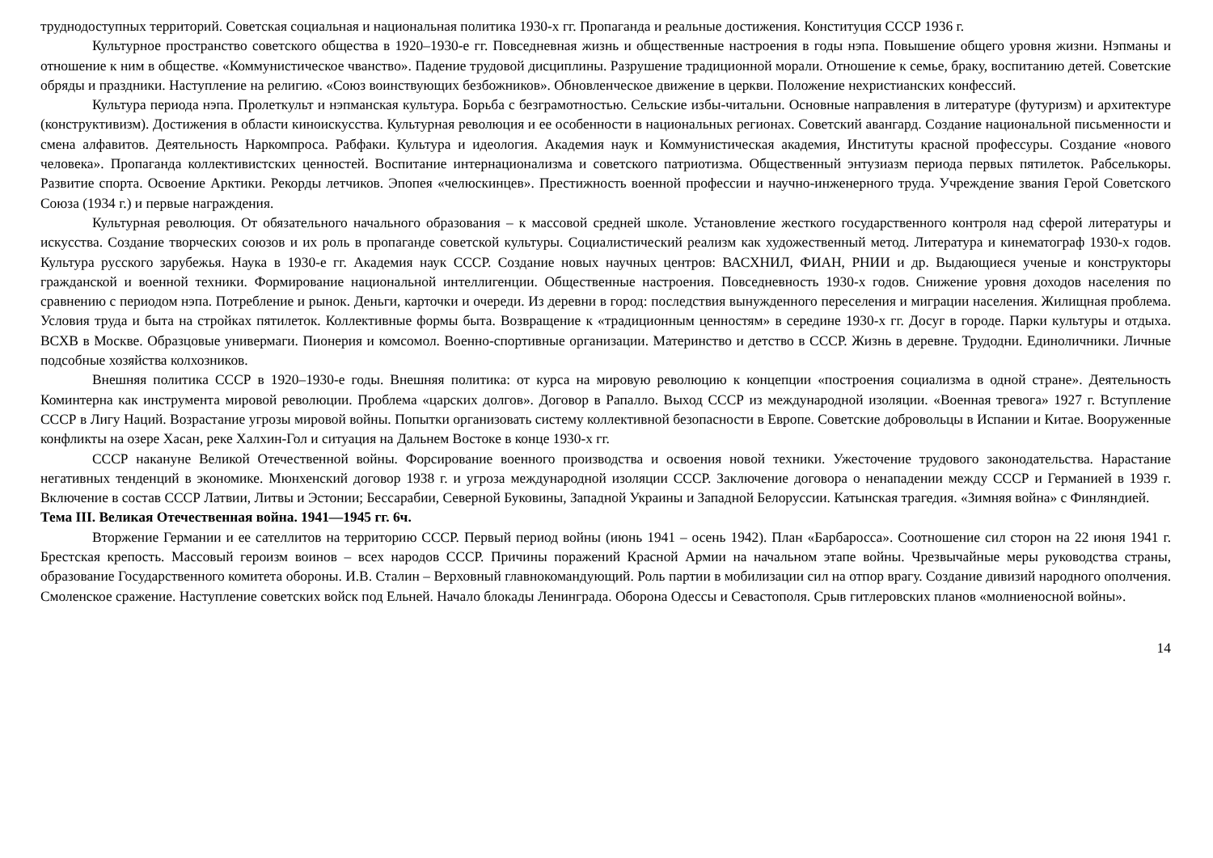труднодоступных территорий. Советская социальная и национальная политика 1930-х гг. Пропаганда и реальные достижения. Конституция СССР 1936 г.
Культурное пространство советского общества в 1920–1930-е гг. Повседневная жизнь и общественные настроения в годы нэпа. Повышение общего уровня жизни. Нэпманы и отношение к ним в обществе. «Коммунистическое чванство». Падение трудовой дисциплины. Разрушение традиционной морали. Отношение к семье, браку, воспитанию детей. Советские обряды и праздники. Наступление на религию. «Союз воинствующих безбожников». Обновленческое движение в церкви. Положение нехристианских конфессий.
Культура периода нэпа. Пролеткульт и нэпманская культура. Борьба с безграмотностью. Сельские избы-читальни. Основные направления в литературе (футуризм) и архитектуре (конструктивизм). Достижения в области киноискусства. Культурная революция и ее особенности в национальных регионах. Советский авангард. Создание национальной письменности и смена алфавитов. Деятельность Наркомпроса. Рабфаки. Культура и идеология. Академия наук и Коммунистическая академия, Институты красной профессуры. Создание «нового человека». Пропаганда коллективистских ценностей. Воспитание интернационализма и советского патриотизма. Общественный энтузиазм периода первых пятилеток. Рабселькоры. Развитие спорта. Освоение Арктики. Рекорды летчиков. Эпопея «челюскинцев». Престижность военной профессии и научно-инженерного труда. Учреждение звания Герой Советского Союза (1934 г.) и первые награждения.
Культурная революция. От обязательного начального образования – к массовой средней школе. Установление жесткого государственного контроля над сферой литературы и искусства. Создание творческих союзов и их роль в пропаганде советской культуры. Социалистический реализм как художественный метод. Литература и кинематограф 1930-х годов. Культура русского зарубежья. Наука в 1930-е гг. Академия наук СССР. Создание новых научных центров: ВАСХНИЛ, ФИАН, РНИИ и др. Выдающиеся ученые и конструкторы гражданской и военной техники. Формирование национальной интеллигенции. Общественные настроения. Повседневность 1930-х годов. Снижение уровня доходов населения по сравнению с периодом нэпа. Потребление и рынок. Деньги, карточки и очереди. Из деревни в город: последствия вынужденного переселения и миграции населения. Жилищная проблема. Условия труда и быта на стройках пятилеток. Коллективные формы быта. Возвращение к «традиционным ценностям» в середине 1930-х гг. Досуг в городе. Парки культуры и отдыха. ВСХВ в Москве. Образцовые универмаги. Пионерия и комсомол. Военно-спортивные организации. Материнство и детство в СССР. Жизнь в деревне. Трудодни. Единоличники. Личные подсобные хозяйства колхозников.
Внешняя политика СССР в 1920–1930-е годы. Внешняя политика: от курса на мировую революцию к концепции «построения социализма в одной стране». Деятельность Коминтерна как инструмента мировой революции. Проблема «царских долгов». Договор в Рапалло. Выход СССР из международной изоляции. «Военная тревога» 1927 г. Вступление СССР в Лигу Наций. Возрастание угрозы мировой войны. Попытки организовать систему коллективной безопасности в Европе. Советские добровольцы в Испании и Китае. Вооруженные конфликты на озере Хасан, реке Халхин-Гол и ситуация на Дальнем Востоке в конце 1930-х гг.
СССР накануне Великой Отечественной войны. Форсирование военного производства и освоения новой техники. Ужесточение трудового законодательства. Нарастание негативных тенденций в экономике. Мюнхенский договор 1938 г. и угроза международной изоляции СССР. Заключение договора о ненападении между СССР и Германией в 1939 г. Включение в состав СССР Латвии, Литвы и Эстонии; Бессарабии, Северной Буковины, Западной Украины и Западной Белоруссии. Катынская трагедия. «Зимняя война» с Финляндией.
Тема III. Великая Отечественная война. 1941—1945 гг. 6ч.
Вторжение Германии и ее сателлитов на территорию СССР. Первый период войны (июнь 1941 – осень 1942). План «Барбаросса». Соотношение сил сторон на 22 июня 1941 г. Брестская крепость. Массовый героизм воинов – всех народов СССР. Причины поражений Красной Армии на начальном этапе войны. Чрезвычайные меры руководства страны, образование Государственного комитета обороны. И.В. Сталин – Верховный главнокомандующий. Роль партии в мобилизации сил на отпор врагу. Создание дивизий народного ополчения. Смоленское сражение. Наступление советских войск под Ельней. Начало блокады Ленинграда. Оборона Одессы и Севастополя. Срыв гитлеровских планов «молниеносной войны».
14